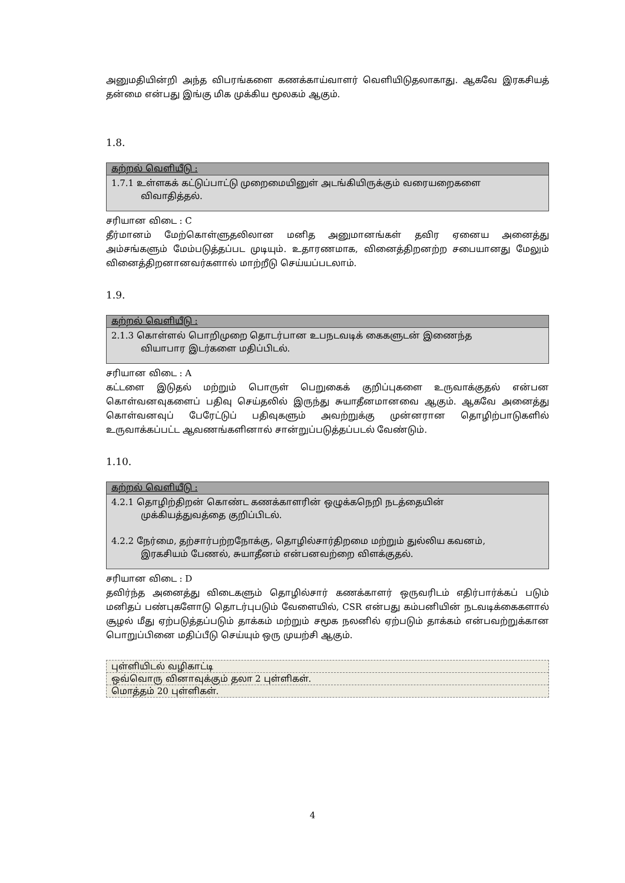அனுமதியின்றி அந்த விபரங்களை கணக்காய்வாளர் வெளியிடுதலாகாது. ஆகவே இரகசியத் தன்மை என்பது இங்கு மிக முக்கிய மூலகம் ஆகும்.
1.8.
கற்றல் வெளியீடு :
1.7.1 உள்ளகக் கட்டுப்பாட்டு முறைமையினுள் அடங்கியிருக்கும் வரையறைகளை
விவாதித்தல்.
சரியான விடை : C
தீர்மானம் மேற்கொள்ளுதலிலான மனித அனுமானங்கள் தவிர ஏனைய அனைத்து அம்சங்களும் மேம்படுத்தப்பட முடியும். உதாரணமாக, வினைத்திறனற்ற சபையானது மேலும் வினைத்திறனானவர்களால் மாற்றீடு செய்யப்படலாம்.
1.9.
கற்றல் வெளியீடு :
2.1.3 கொள்ளல் பொறிமுறை தொடர்பான உபநடவடிக் கைகளுடன் இணைந்த
வியாபார இடர்களை மதிப்பிடல்.
சரியான விடை : A
கட்டளை இடுதல் மற்றும் பொருள் பெறுகைக் குறிப்புகளை உருவாக்குதல் என்பன கொள்வனவுகளைப் பதிவு செய்தலில் இருந்து சுயாதீனமானவை ஆகும். ஆகவே அனைத்து கொள்வனவுப் பேரேட்டுப் பதிவுகளும் அவற்றுக்கு முன்னரான தொழிற்பாடுகளில் உருவாக்கப்பட்ட ஆவணங்களினால் சான்றுப்படுத்தப்படல் வேண்டும்.
1.10.
கற்றல் வெளியீடு :
4.2.1 தொழிற்திறன் கொண்ட கணக்காளரின் ஒழுக்கநெறி நடத்தையின்
முக்கியத்துவத்தை குறிப்பிடல்.
4.2.2 நேர்மை, தற்சார்பற்றநோக்கு, தொழில்சார்திறமை மற்றும் துல்லிய கவனம்,
இரகசியம் பேணல், சுயாதீனம் என்பனவற்றை விளக்குதல்.
சரியான விடை : D
தவிர்ந்த அனைத்து விடைகளும் தொழில்சார் கணக்காளர் ஒருவரிடம் எதிர்பார்க்கப் படும் மனிதப் பண்புகளோடு தொடர்புபடும் வேளையில், CSR என்பது கம்பனியின் நடவடிக்கைகளால் சூழல் மீது ஏற்படுத்தப்படும் தாக்கம் மற்றும் சமூக நலனில் ஏற்படும் தாக்கம் என்பவற்றுக்கான பொறுப்பினை மதிப்பீடு செய்யும் ஒரு முயற்சி ஆகும்.
புள்ளியிடல் வழிகாட்டி
ஒவ்வொரு வினாவுக்கும் தலா 2 புள்ளிகள்.
மொத்தம் 20 புள்ளிகள்.
4